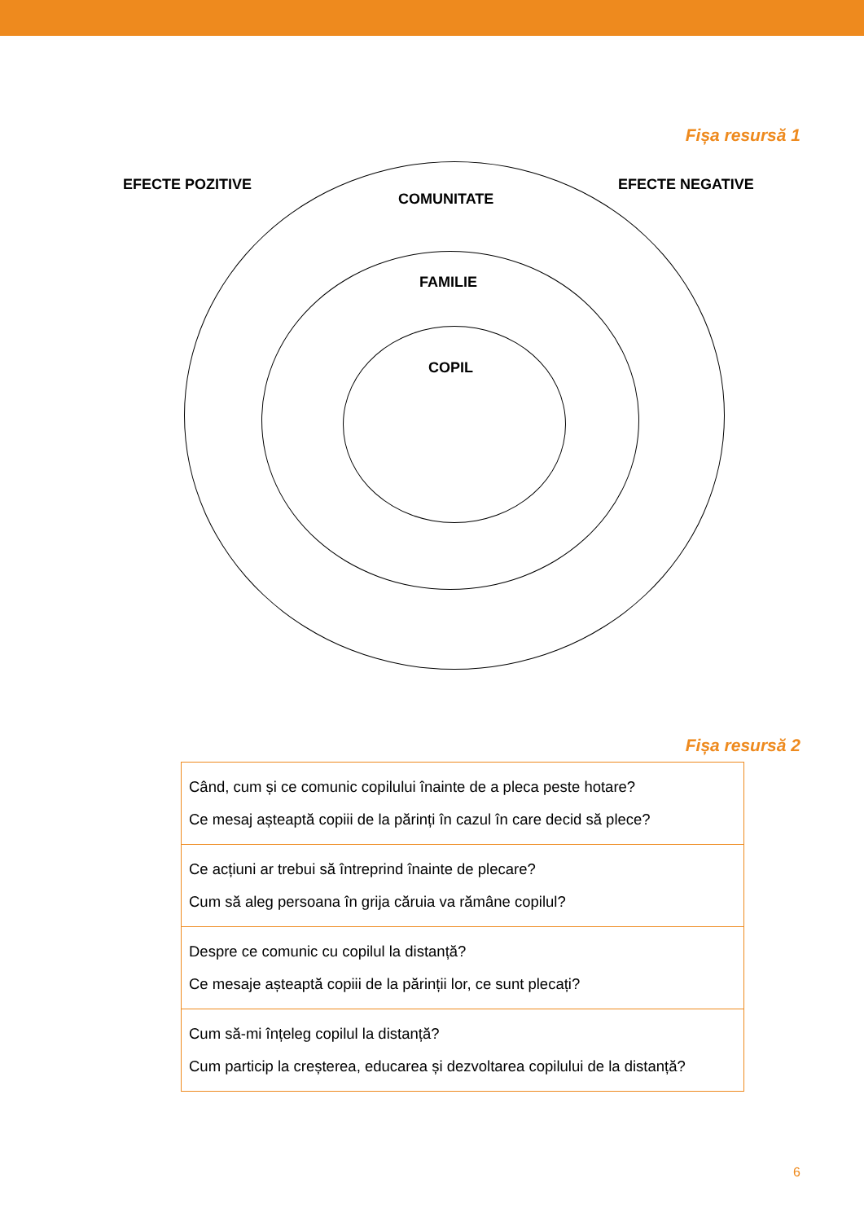Fișa resursă 1
EFECTE POZITIVE
COMUNITATE
EFECTE NEGATIVE
FAMILIE
COPIL
Fișa resursă 2
| Când, cum și ce comunic copilului înainte de a pleca peste hotare? Ce mesaj așteaptă copiii de la părinți în cazul în care decid să plece? |
| Ce acțiuni ar trebui să întreprind înainte de plecare? Cum să aleg persoana în grija căruia va rămâne copilul? |
| Despre ce comunic cu copilul la distanță? Ce mesaje așteaptă copiii de la părinții lor, ce sunt plecați? |
| Cum să-mi înțeleg copilul la distanță? Cum particip la creșterea, educarea și dezvoltarea copilului de la distanță? |
6